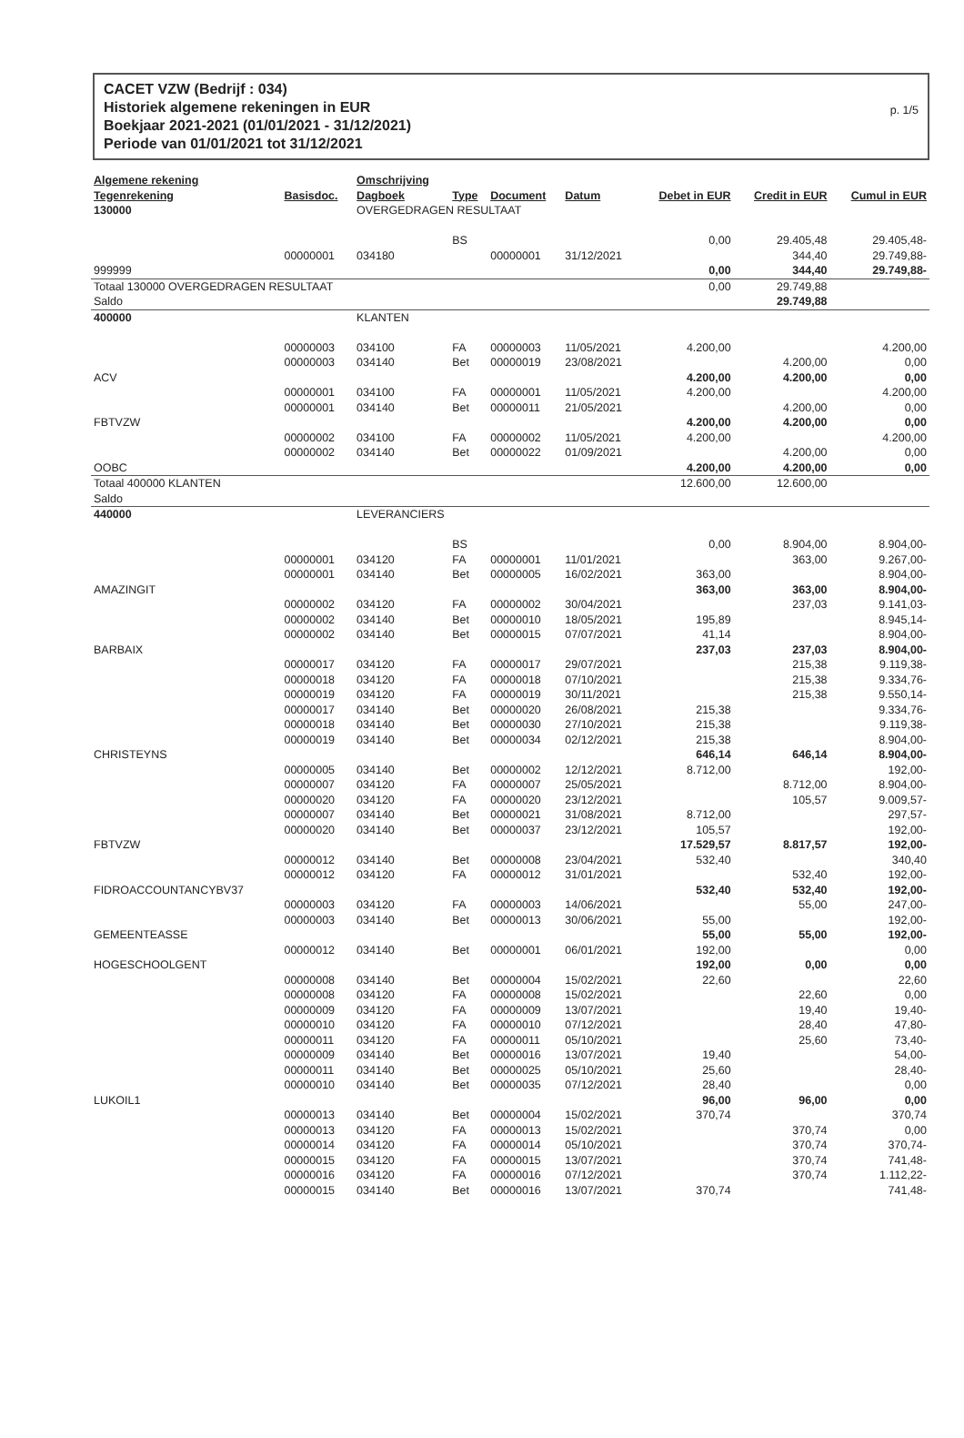CACET VZW (Bedrijf : 034)
Historiek algemene rekeningen in EUR
Boekjaar 2021-2021 (01/01/2021 - 31/12/2021)
Periode van 01/01/2021 tot 31/12/2021
p. 1/5
| Algemene rekening Tegenrekening | Basisdoc. | Omschrijving Dagboek | Type | Document | Datum | Debet in EUR | Credit in EUR | Cumul in EUR |
| --- | --- | --- | --- | --- | --- | --- | --- | --- |
| 130000 | | OVERGEDRAGEN RESULTAAT | | | | | | |
| | | | BS | | | 0,00 | 29.405,48 | 29.405,48- |
| | 00000001 | 034180 | | 00000001 | 31/12/2021 | | 344,40 | 29.749,88- |
| 999999 | | | | | | 0,00 | 344,40 | 29.749,88- |
| Totaal 130000 OVERGEDRAGEN RESULTAAT Saldo | | | | | | 0,00 | 29.749,88 29.749,88 | |
| 400000 | | KLANTEN | | | | | | |
| | 00000003 | 034100 | FA | 00000003 | 11/05/2021 | 4.200,00 | | 4.200,00 |
| | 00000003 | 034140 | Bet | 00000019 | 23/08/2021 | | 4.200,00 | 0,00 |
| ACV | | | | | | 4.200,00 | 4.200,00 | 0,00 |
| | 00000001 | 034100 | FA | 00000001 | 11/05/2021 | 4.200,00 | | 4.200,00 |
| | 00000001 | 034140 | Bet | 00000011 | 21/05/2021 | | 4.200,00 | 0,00 |
| FBTVZW | | | | | | 4.200,00 | 4.200,00 | 0,00 |
| | 00000002 | 034100 | FA | 00000002 | 11/05/2021 | 4.200,00 | | 4.200,00 |
| | 00000002 | 034140 | Bet | 00000022 | 01/09/2021 | | 4.200,00 | 0,00 |
| OOBC | | | | | | 4.200,00 | 4.200,00 | 0,00 |
| Totaal 400000 KLANTEN Saldo | | | | | | 12.600,00 | 12.600,00 | |
| 440000 | | LEVERANCIERS | | | | | | |
| | | | BS | | | 0,00 | 8.904,00 | 8.904,00- |
| | 00000001 | 034120 | FA | 00000001 | 11/01/2021 | | 363,00 | 9.267,00- |
| | 00000001 | 034140 | Bet | 00000005 | 16/02/2021 | 363,00 | | 8.904,00- |
| AMAZINGIT | | | | | | 363,00 | 363,00 | 8.904,00- |
| | 00000002 | 034120 | FA | 00000002 | 30/04/2021 | | 237,03 | 9.141,03- |
| | 00000002 | 034140 | Bet | 00000010 | 18/05/2021 | 195,89 | | 8.945,14- |
| | 00000002 | 034140 | Bet | 00000015 | 07/07/2021 | 41,14 | | 8.904,00- |
| BARBAIX | | | | | | 237,03 | 237,03 | 8.904,00- |
| | 00000017 | 034120 | FA | 00000017 | 29/07/2021 | | 215,38 | 9.119,38- |
| | 00000018 | 034120 | FA | 00000018 | 07/10/2021 | | 215,38 | 9.334,76- |
| | 00000019 | 034120 | FA | 00000019 | 30/11/2021 | | 215,38 | 9.550,14- |
| | 00000017 | 034140 | Bet | 00000020 | 26/08/2021 | 215,38 | | 9.334,76- |
| | 00000018 | 034140 | Bet | 00000030 | 27/10/2021 | 215,38 | | 9.119,38- |
| | 00000019 | 034140 | Bet | 00000034 | 02/12/2021 | 215,38 | | 8.904,00- |
| CHRISTEYNS | | | | | | 646,14 | 646,14 | 8.904,00- |
| | 00000005 | 034140 | Bet | 00000002 | 12/12/2021 | 8.712,00 | | 192,00- |
| | 00000007 | 034120 | FA | 00000007 | 25/05/2021 | | 8.712,00 | 8.904,00- |
| | 00000020 | 034120 | FA | 00000020 | 23/12/2021 | | 105,57 | 9.009,57- |
| | 00000007 | 034140 | Bet | 00000021 | 31/08/2021 | 8.712,00 | | 297,57- |
| | 00000020 | 034140 | Bet | 00000037 | 23/12/2021 | 105,57 | | 192,00- |
| FBTVZW | | | | | | 17.529,57 | 8.817,57 | 192,00- |
| | 00000012 | 034140 | Bet | 00000008 | 23/04/2021 | 532,40 | | 340,40 |
| | 00000012 | 034120 | FA | 00000012 | 31/01/2021 | | 532,40 | 192,00- |
| FIDROACCOUNTANCYBV37 | | | | | | 532,40 | 532,40 | 192,00- |
| | 00000003 | 034120 | FA | 00000003 | 14/06/2021 | | 55,00 | 247,00- |
| | 00000003 | 034140 | Bet | 00000013 | 30/06/2021 | 55,00 | | 192,00- |
| GEMEENTEASSE | | | | | | 55,00 | 55,00 | 192,00- |
| | 00000012 | 034140 | Bet | 00000001 | 06/01/2021 | 192,00 | | 0,00 |
| HOGESCHOOLGENT | | | | | | 192,00 | 0,00 | 0,00 |
| | 00000008 | 034140 | Bet | 00000004 | 15/02/2021 | 22,60 | | 22,60 |
| | 00000008 | 034120 | FA | 00000008 | 15/02/2021 | | 22,60 | 0,00 |
| | 00000009 | 034120 | FA | 00000009 | 13/07/2021 | | 19,40 | 19,40- |
| | 00000010 | 034120 | FA | 00000010 | 07/12/2021 | | 28,40 | 47,80- |
| | 00000011 | 034120 | FA | 00000011 | 05/10/2021 | | 25,60 | 73,40- |
| | 00000009 | 034140 | Bet | 00000016 | 13/07/2021 | 19,40 | | 54,00- |
| | 00000011 | 034140 | Bet | 00000025 | 05/10/2021 | 25,60 | | 28,40- |
| | 00000010 | 034140 | Bet | 00000035 | 07/12/2021 | 28,40 | | 0,00 |
| LUKOIL1 | | | | | | 96,00 | 96,00 | 0,00 |
| | 00000013 | 034140 | Bet | 00000004 | 15/02/2021 | 370,74 | | 370,74 |
| | 00000013 | 034120 | FA | 00000013 | 15/02/2021 | | 370,74 | 0,00 |
| | 00000014 | 034120 | FA | 00000014 | 05/10/2021 | | 370,74 | 370,74- |
| | 00000015 | 034120 | FA | 00000015 | 13/07/2021 | | 370,74 | 741,48- |
| | 00000016 | 034120 | FA | 00000016 | 07/12/2021 | | 370,74 | 1.112,22- |
| | 00000015 | 034140 | Bet | 00000016 | 13/07/2021 | 370,74 | | 741,48- |